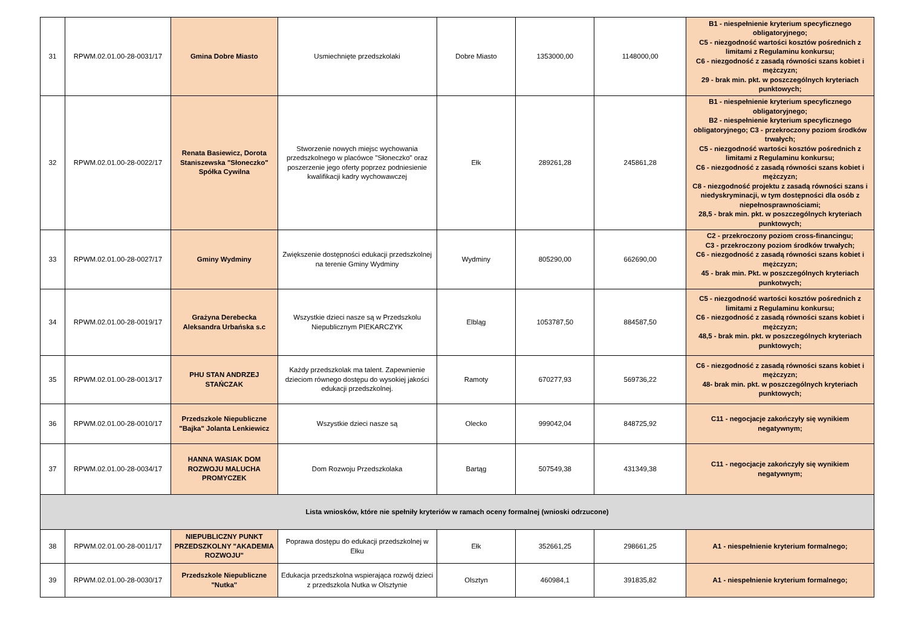| 31 | RPWM.02.01.00-28-0031/17 | Gmina Dobre Miasto | Usmiechnięte przedszkolaki | Dobre Miasto | 1353000,00 | 1148000,00 | B1 - niespełnienie kryterium specyficznego obligatoryjnego; C5 - niezgodność wartości kosztów pośrednich z limitami z Regulaminu konkursu; C6 - niezgodność z zasadą równości szans kobiet i mężczyzn; 29 - brak min. pkt. w poszczególnych kryteriach punktowych; |
| 32 | RPWM.02.01.00-28-0022/17 | Renata Basiewicz, Dorota Staniszewska "Słoneczko" Spółka Cywilna | Stworzenie nowych miejsc wychowania przedszkolnego w placówce "Słoneczko" oraz poszerzenie jego oferty poprzez podniesienie kwalifikacji kadry wychowawczej | Ełk | 289261,28 | 245861,28 | B1 - niespełnienie kryterium specyficznego obligatoryjnego; B2 - niespełnienie kryterium specyficznego obligatoryjnego; C3 - przekroczony poziom środków trwałych; C5 - niezgodność wartości kosztów pośrednich z limitami z Regulaminu konkursu; C6 - niezgodność z zasadą równości szans kobiet i mężczyzn; C8 - niezgodność projektu z zasadą równości szans i niedyskryminacji, w tym dostępności dla osób z niepełnosprawnościami; 28,5 - brak min. pkt. w poszczególnych kryteriach punktowych; |
| 33 | RPWM.02.01.00-28-0027/17 | Gminy Wydminy | Zwiększenie dostępności edukacji przedszkolnej na terenie Gminy Wydminy | Wydminy | 805290,00 | 662690,00 | C2 - przekroczony poziom cross-financingu; C3 - przekroczony poziom środków trwałych; C6 - niezgodność z zasadą równości szans kobiet i mężczyzn; 45 - brak min. Pkt. w poszczególnych kryteriach punkotwych; |
| 34 | RPWM.02.01.00-28-0019/17 | Grażyna Derebecka Aleksandra Urbańska s.c | Wszystkie dzieci nasze są w Przedszkolu Niepublicznym PIEKARCZYK | Elbląg | 1053787,50 | 884587,50 | C5 - niezgodność wartości kosztów pośrednich z limitami z Regulaminu konkursu; C6 - niezgodność z zasadą równości szans kobiet i mężczyzn; 48,5 - brak min. pkt. w poszczególnych kryteriach punktowych; |
| 35 | RPWM.02.01.00-28-0013/17 | PHU STAN ANDRZEJ STAŃCZAK | Każdy przedszkolak ma talent. Zapewnienie dzieciom równego dostępu do wysokiej jakości edukacji przedszkolnej. | Ramoty | 670277,93 | 569736,22 | C6 - niezgodność z zasadą równości szans kobiet i mężczyzn; 48- brak min. pkt. w poszczególnych kryteriach punktowych; |
| 36 | RPWM.02.01.00-28-0010/17 | Przedszkole Niepubliczne "Bajka" Jolanta Lenkiewicz | Wszystkie dzieci nasze są | Olecko | 999042,04 | 848725,92 | C11 - negocjacje zakończyły się wynikiem negatywnym; |
| 37 | RPWM.02.01.00-28-0034/17 | HANNA WASIAK DOM ROZWOJU MALUCHA PROMYCZEK | Dom Rozwoju Przedszkolaka | Bartąg | 507549,38 | 431349,38 | C11 - negocjacje zakończyły się wynikiem negatywnym; |
| Lista wniosków, które nie spełniły kryteriów w ramach oceny formalnej (wnioski odrzucone) | | | | | | | |
| 38 | RPWM.02.01.00-28-0011/17 | NIEPUBLICZNY PUNKT PRZEDSZKOLNY "AKADEMIA ROZWOJU" | Poprawa dostępu do edukacji przedszkolnej w Ełku | Ełk | 352661,25 | 298661,25 | A1 - niespełnienie kryterium formalnego; |
| 39 | RPWM.02.01.00-28-0030/17 | Przedszkole Niepubliczne "Nutka" | Edukacja przedszkolna wspierająca rozwój dzieci z przedszkola Nutka w Olsztynie | Olsztyn | 460984,1 | 391835,82 | A1 - niespełnienie kryterium formalnego; |